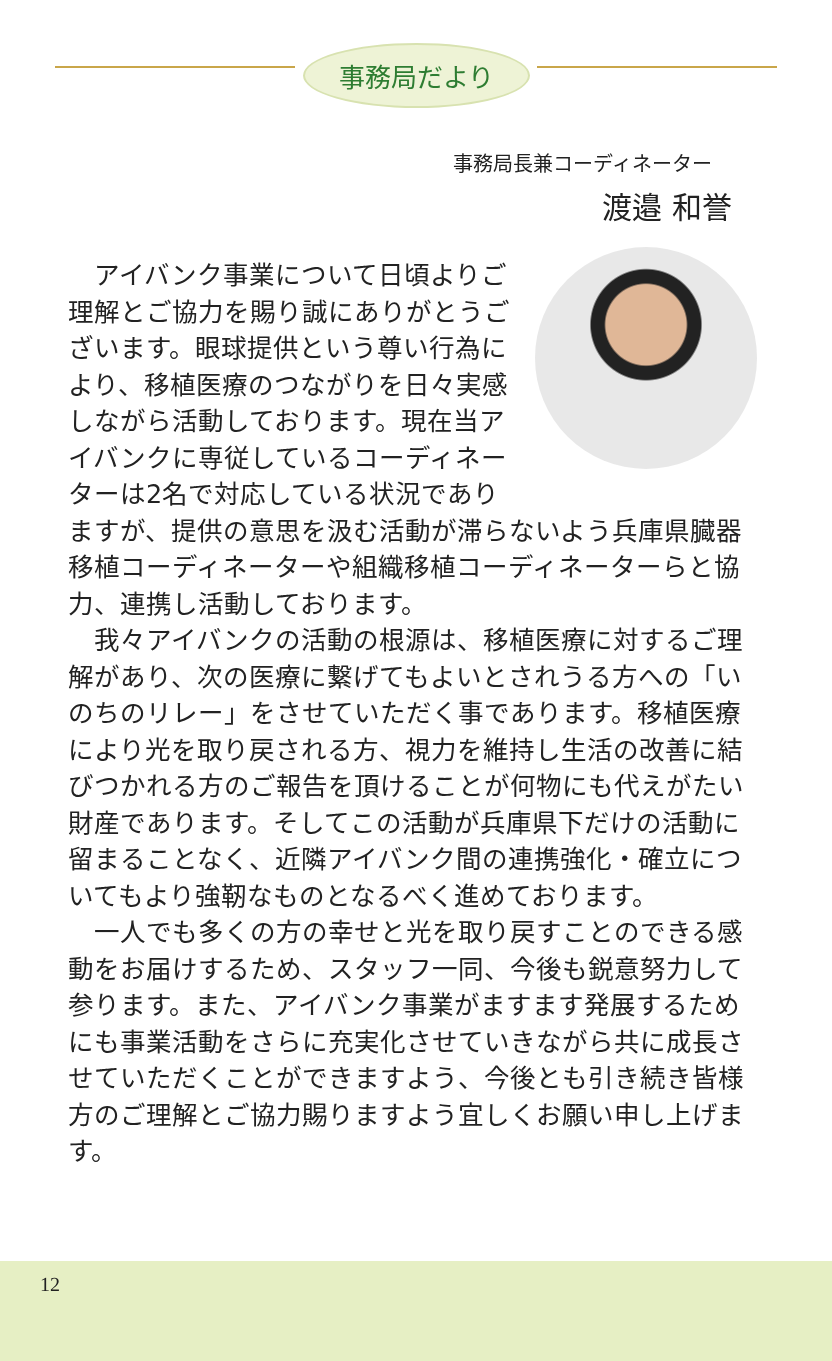事務局だより
事務局長兼コーディネーター
渡邉 和誉
アイバンク事業について日頃よりご理解とご協力を賜り誠にありがとうございます。眼球提供という尊い行為により、移植医療のつながりを日々実感しながら活動しております。現在当アイバンクに専従しているコーディネーターは2名で対応している状況でありますが、提供の意思を汲む活動が滞らないよう兵庫県臓器移植コーディネーターや組織移植コーディネーターらと協力、連携し活動しております。
我々アイバンクの活動の根源は、移植医療に対するご理解があり、次の医療に繋げてもよいとされうる方への「いのちのリレー」をさせていただく事であります。移植医療により光を取り戻される方、視力を維持し生活の改善に結びつかれる方のご報告を頂けることが何物にも代えがたい財産であります。そしてこの活動が兵庫県下だけの活動に留まることなく、近隣アイバンク間の連携強化・確立についてもより強靭なものとなるべく進めております。
一人でも多くの方の幸せと光を取り戻すことのできる感動をお届けするため、スタッフ一同、今後も鋭意努力して参ります。また、アイバンク事業がますます発展するためにも事業活動をさらに充実化させていきながら共に成長させていただくことができますよう、今後とも引き続き皆様方のご理解とご協力賜りますよう宜しくお願い申し上げます。
12